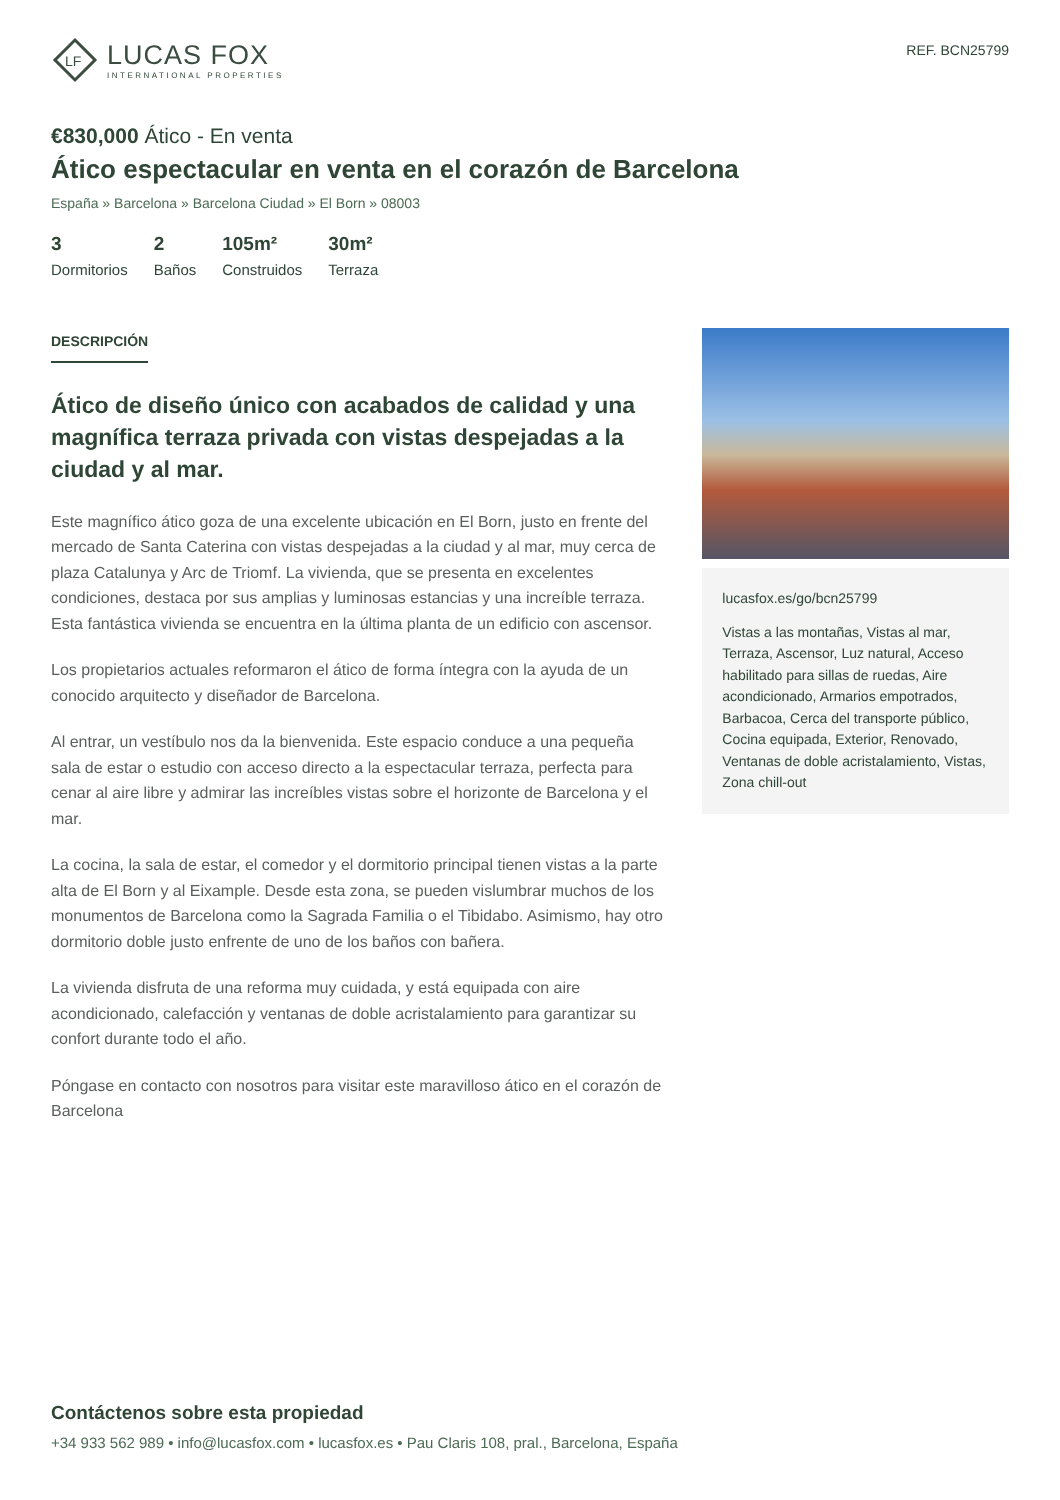LF
LUCAS FOX
INTERNATIONAL PROPERTIES
REF. BCN25799
€830,000 Ático - En venta
Ático espectacular en venta en el corazón de Barcelona
España » Barcelona » Barcelona Ciudad » El Born » 08003
3
Dormitorios
2
Baños
105m²
Construidos
30m²
Terraza
DESCRIPCIÓN
Ático de diseño único con acabados de calidad y una magnífica terraza privada con vistas despejadas a la ciudad y al mar.
Este magnífico ático goza de una excelente ubicación en El Born, justo en frente del mercado de Santa Caterina con vistas despejadas a la ciudad y al mar, muy cerca de plaza Catalunya y Arc de Triomf. La vivienda, que se presenta en excelentes condiciones, destaca por sus amplias y luminosas estancias y una increíble terraza. Esta fantástica vivienda se encuentra en la última planta de un edificio con ascensor.
Los propietarios actuales reformaron el ático de forma íntegra con la ayuda de un conocido arquitecto y diseñador de Barcelona.
Al entrar, un vestíbulo nos da la bienvenida. Este espacio conduce a una pequeña sala de estar o estudio con acceso directo a la espectacular terraza, perfecta para cenar al aire libre y admirar las increíbles vistas sobre el horizonte de Barcelona y el mar.
La cocina, la sala de estar, el comedor y el dormitorio principal tienen vistas a la parte alta de El Born y al Eixample. Desde esta zona, se pueden vislumbrar muchos de los monumentos de Barcelona como la Sagrada Familia o el Tibidabo. Asimismo, hay otro dormitorio doble justo enfrente de uno de los baños con bañera.
La vivienda disfruta de una reforma muy cuidada, y está equipada con aire acondicionado, calefacción y ventanas de doble acristalamiento para garantizar su confort durante todo el año.
Póngase en contacto con nosotros para visitar este maravilloso ático en el corazón de Barcelona
lucasfox.es/go/bcn25799
Vistas a las montañas, Vistas al mar, Terraza, Ascensor, Luz natural, Acceso habilitado para sillas de ruedas, Aire acondicionado, Armarios empotrados, Barbacoa, Cerca del transporte público, Cocina equipada, Exterior, Renovado, Ventanas de doble acristalamiento, Vistas, Zona chill-out
Contáctenos sobre esta propiedad
+34 933 562 989 • info@lucasfox.com • lucasfox.es • Pau Claris 108, pral., Barcelona, España